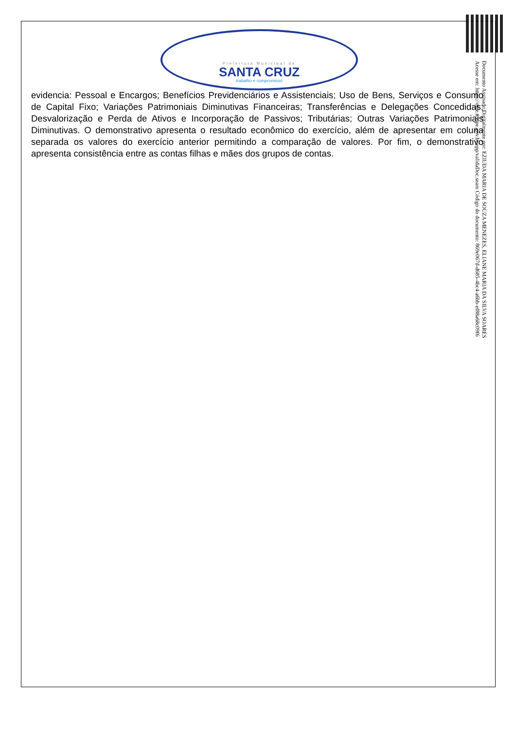Prefeitura Municipal de
SANTA CRUZ
trabalho e compromisso
evidencia: Pessoal e Encargos; Benefícios Previdenciários e Assistenciais; Uso de Bens, Serviços e Consumo de Capital Fixo; Variações Patrimoniais Diminutivas Financeiras; Transferências e Delegações Concedidas; Desvalorização e Perda de Ativos e Incorporação de Passivos; Tributárias; Outras Variações Patrimoniais Diminutivas. O demonstrativo apresenta o resultado econômico do exercício, além de apresentar em coluna separada os valores do exercício anterior permitindo a comparação de valores. Por fim, o demonstrativo apresenta consistência entre as contas filhas e mães dos grupos de contas.
Documento Assinado Digitalmente por: EZIUDA MARIA DE SOUZA MENEZES, ELIANE MARIA DA SILVA SOARES
Acesse em: https://etce.tce.pe.gov.br/epp/validaDoc.seam Código do documento: 869e067d-d685-4bc4-a6bb-ef88a68c09f6